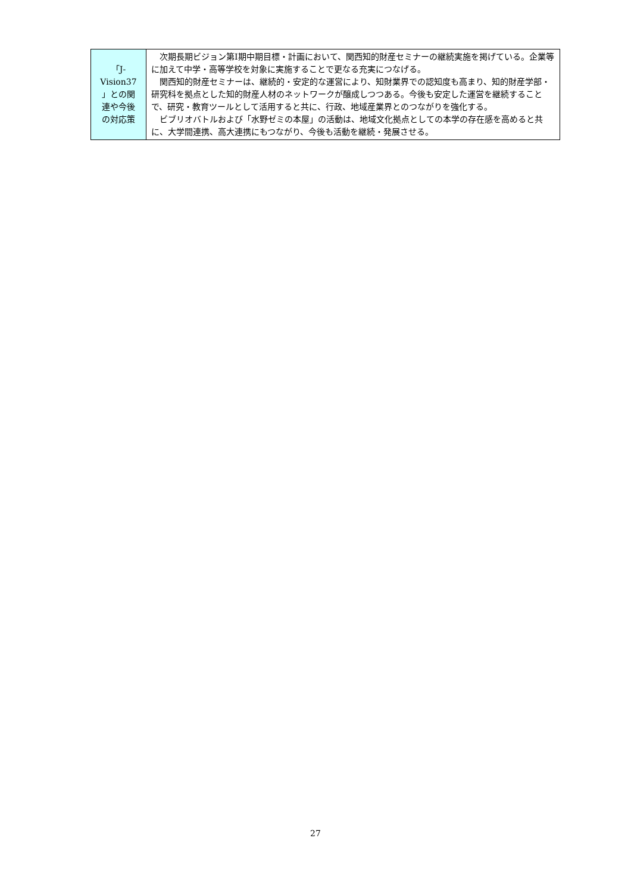| 「J- Vision37 」との関 連や今後 の対応策 | 次期長期ビジョン第Ⅰ期中期目標・計画において、関西知的財産セミナーの継続実施を掲げている。企業等に加えて中学・高等学校を対象に実施することで更なる充実につなげる。 関西知的財産セミナーは、継続的・安定的な運営により、知財業界での認知度も高まり、知的財産学部・研究科を拠点とした知的財産人材のネットワークが醸成しつつある。今後も安定した運営を継続することで、研究・教育ツールとして活用すると共に、行政、地域産業界とのつながりを強化する。 ビブリオバトルおよび「水野ゼミの本屋」の活動は、地域文化拠点としての本学の存在感を高めると共に、大学間連携、高大連携にもつながり、今後も活動を継続・発展させる。 |
27